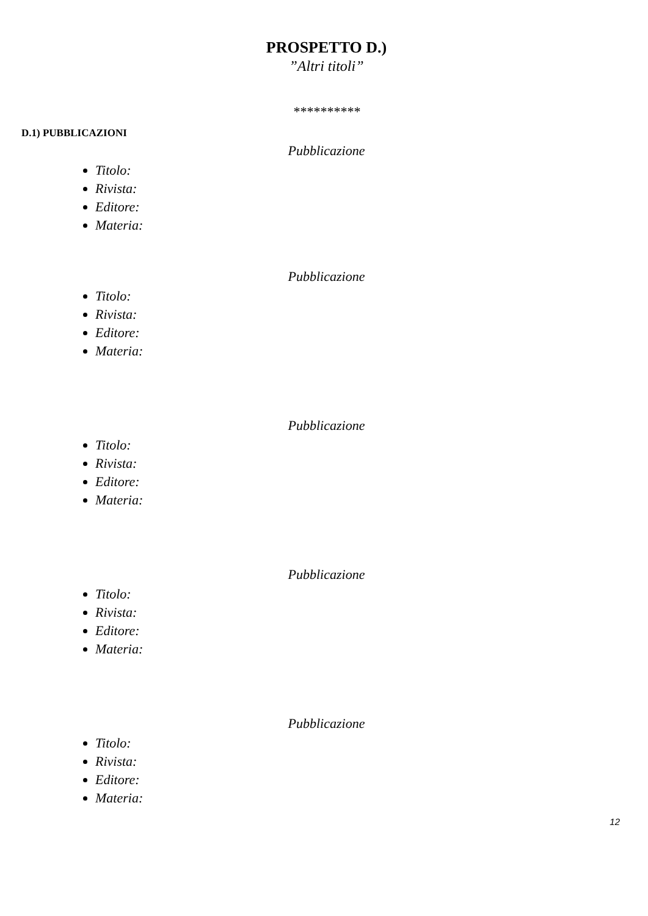PROSPETTO D.)
”Altri titoli”
**********
D.1) PUBBLICAZIONI
Pubblicazione
Titolo:
Rivista:
Editore:
Materia:
Pubblicazione
Titolo:
Rivista:
Editore:
Materia:
Pubblicazione
Titolo:
Rivista:
Editore:
Materia:
Pubblicazione
Titolo:
Rivista:
Editore:
Materia:
Pubblicazione
Titolo:
Rivista:
Editore:
Materia:
12